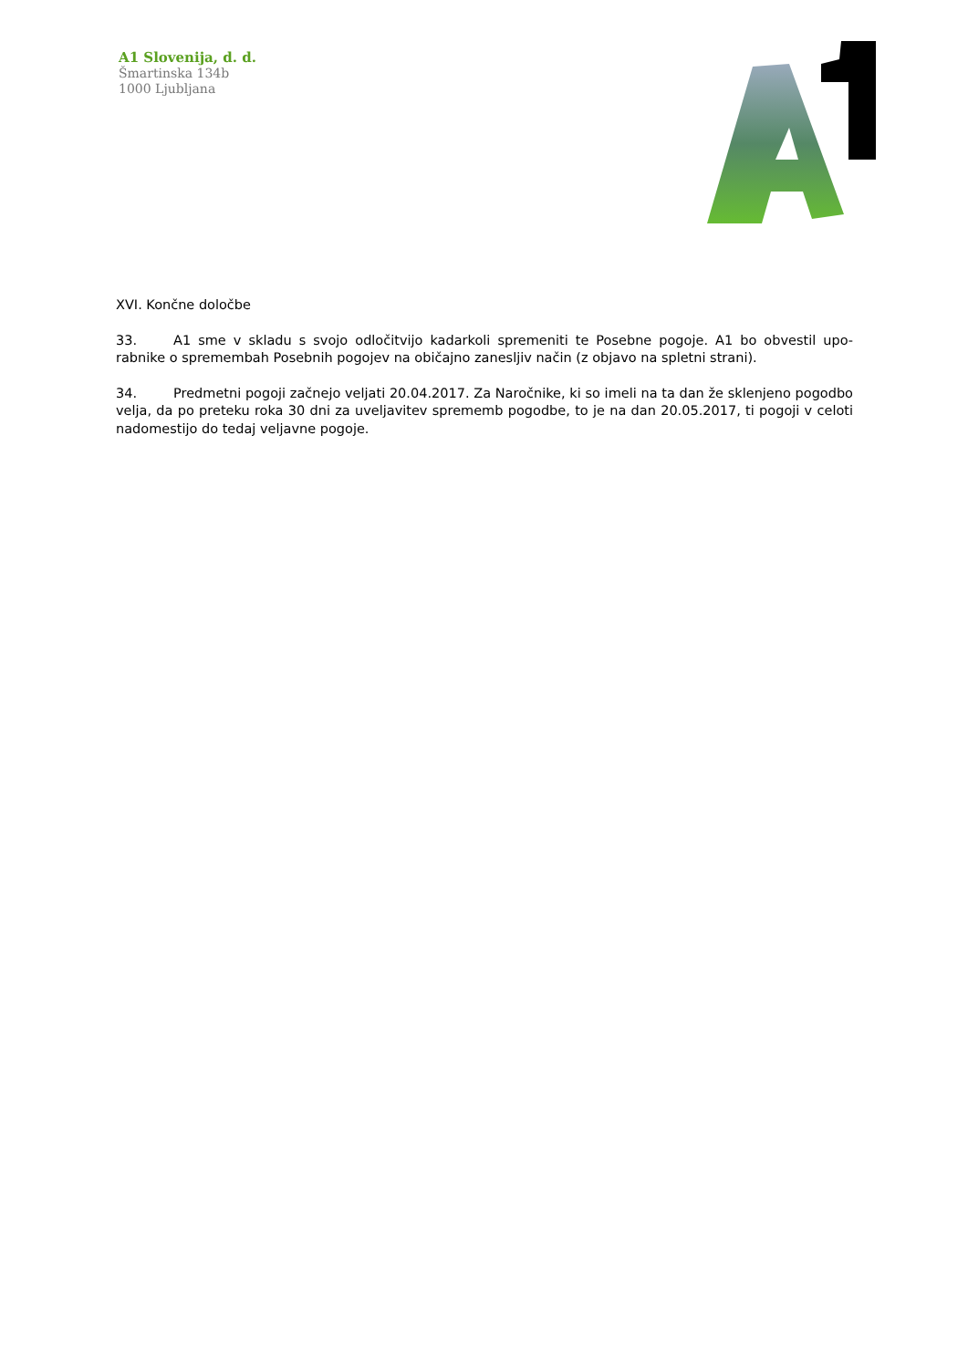A1 Slovenija, d. d.
Šmartinska 134b
1000 Ljubljana
XVI. Končne določbe
33. A1 sme v skladu s svojo odločitvijo kadarkoli spremeniti te Posebne pogoje. A1 bo obvestil upo- rabnike o spremembah Posebnih pogojev na običajno zanesljiv način (z objavo na spletni strani).
34. Predmetni pogoji začnejo veljati 20.04.2017. Za Naročnike, ki so imeli na ta dan že sklenjeno pogodbo velja, da po preteku roka 30 dni za uveljavitev sprememb pogodbe, to je na dan 20.05.2017, ti pogoji v celoti nadomestijo do tedaj veljavne pogoje.